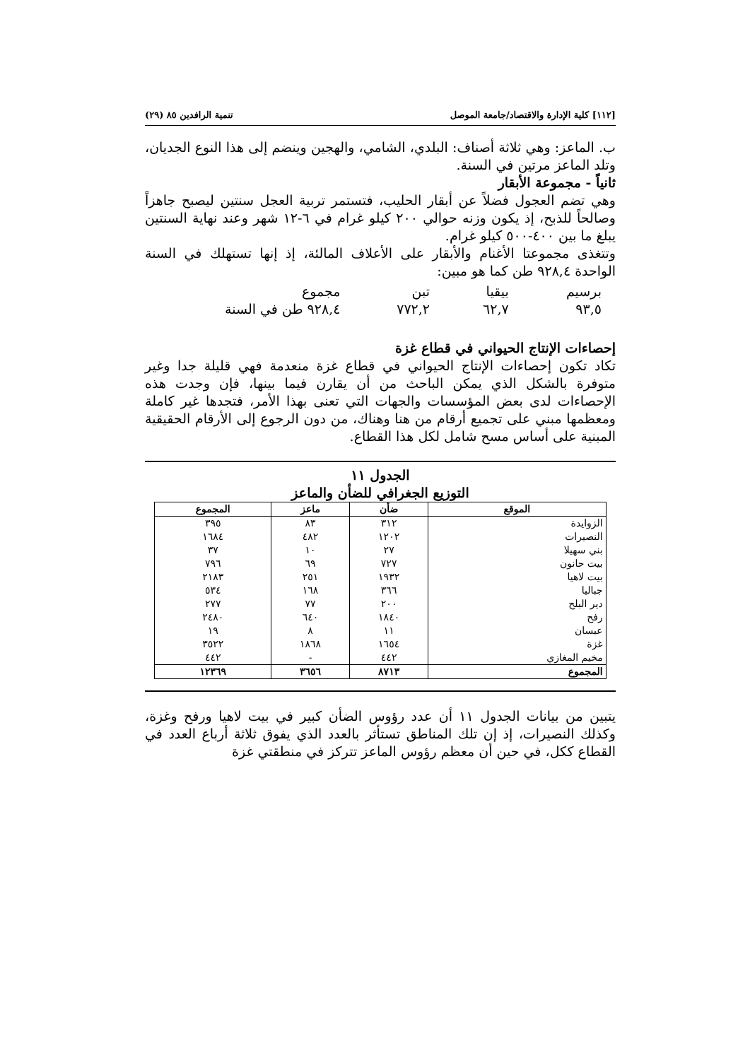[١١٢] كلية الإدارة والاقتصاد/جامعة الموصل تنمية الرافدين ٨٥ (٢٩)
ب. الماعز: وهي ثلاثة أصناف: البلدي، الشامي، والهجين وينضم إلى هذا النوع الجديان، وتلد الماعز مرتين في السنة.
ثانياً - مجموعة الأبقار
وهي تضم العجول فضلاً عن أبقار الحليب، فتستمر تربية العجل سنتين ليصبح جاهزاً وصالحاً للذبح، إذ يكون وزنه حوالي ٢٠٠ كيلو غرام في ٦-١٢ شهر وعند نهاية السنتين يبلغ ما بين ٤٠٠-٥٠٠ كيلو غرام.
وتتغذى مجموعتا الأغنام والأبقار على الأعلاف المالئة، إذ إنها تستهلك في السنة الواحدة ٩٢٨,٤ طن كما هو مبين:
| برسيم | بيقيا | تبن | مجموع |
| ٩٣,٥ | ٦٢,٧ | ٧٧٢,٢ | ٩٢٨,٤ طن في السنة |
إحصاءات الإنتاج الحيواني في قطاع غزة
تكاد تكون إحصاءات الإنتاج الحيواني في قطاع غزة منعدمة فهي قليلة جدا وغير متوفرة بالشكل الذي يمكن الباحث من أن يقارن فيما بينها، فإن وجدت هذه الإحصاءات لدى بعض المؤسسات والجهات التي تعنى بهذا الأمر، فتجدها غير كاملة ومعظمها مبني على تجميع أرقام من هنا وهناك، من دون الرجوع إلى الأرقام الحقيقية المبنية على أساس مسح شامل لكل هذا القطاع.
الجدول ١١
التوزيع الجغرافي للضأن والماعز
| الموقع | ضأن | ماعز | المجموع |
| --- | --- | --- | --- |
| الزوايدة | ٣١٢ | ٨٣ | ٣٩٥ |
| النصيرات | ١٢٠٢ | ٤٨٢ | ١٦٨٤ |
| بني سهيلا | ٢٧ | ١٠ | ٣٧ |
| بيت حانون | ٧٢٧ | ٦٩ | ٧٩٦ |
| بيت لاهيا | ١٩٣٢ | ٢٥١ | ٢١٨٣ |
| جباليا | ٣٦٦ | ١٦٨ | ٥٣٤ |
| دير البلح | ٢٠٠ | ٧٧ | ٢٧٧ |
| رفح | ١٨٤٠ | ٦٤٠ | ٢٤٨٠ |
| عبسان | ١١ | ٨ | ١٩ |
| غزة | ١٦٥٤ | ١٨٦٨ | ٣٥٢٢ |
| مخيم المغازي | ٤٤٢ | - | ٤٤٢ |
| المجموع | ٨٧١٣ | ٣٦٥٦ | ١٢٣٦٩ |
يتبين من بيانات الجدول ١١ أن عدد رؤوس الضأن كبير في بيت لاهيا ورفح وغزة، وكذلك النصيرات، إذ إن تلك المناطق تستأثر بالعدد الذي يفوق ثلاثة أرباع العدد في القطاع ككل، في حين أن معظم رؤوس الماعز تتركز في منطقتي غزة